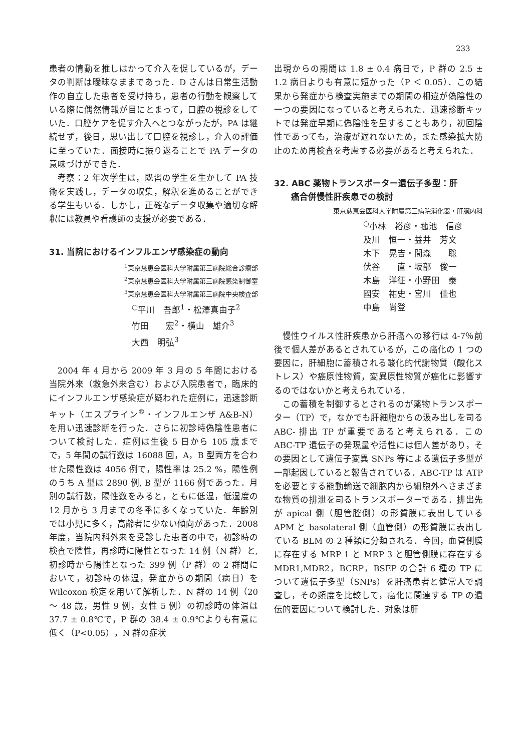233
患者の情動を推しはかって介入を促しているが，データの判断は曖昧なままであった．D さんは日常生活動作の自立した患者を受け持ち，患者の行動を観察している際に偶然情報が目にとまって，口腔の視診をしていた．口腔ケアを促す介入へとつながったが，PA は継続せず，後日，思い出して口腔を視診し，介入の評価に至っていた．面接時に振り返ることで PA データの意味づけができた．
考察：2 年次学生は，既習の学生を生かして PA 技術を実践し，データの収集，解釈を進めることができる学生もいる．しかし，正確なデータ収集や適切な解釈には教員や看護師の支援が必要である．
31. 当院におけるインフルエンザ感染症の動向
<sup>1</sup> 東京慈恵会医科大学附属第三病院総合診療部
<sup>2</sup> 東京慈恵会医科大学附属第三病院感染制御室
<sup>3</sup> 東京慈恵会医科大学附属第三病院中央検査部
<sup>○</sup>平川　吾郎<sup>1</sup>・松澤真由子<sup>2</sup>
竹田　　宏<sup>2</sup>・横山　雄介<sup>3</sup>
大西　明弘<sup>3</sup>
2004 年 4 月から 2009 年 3 月の 5 年間における当院外来（救急外来含む）および入院患者で，臨床的にインフルエンザ感染症が疑われた症例に，迅速診断キット（エスプライン<sup>®</sup>・インフルエンザ A&B-N）を用い迅速診断を行った．さらに初診時偽陰性患者について検討した．症例は生後 5 日から 105 歳までで，5 年間の試行数は 16088 回，A，B 型両方を合わせた陽性数は 4056 例で，陽性率は 25.2 %，陽性例のうち A 型は 2890 例, B 型が 1166 例であった．月別の試行数，陽性数をみると，ともに低温，低湿度の 12 月から 3 月までの冬季に多くなっていた．年齢別では小児に多く，高齢者に少ない傾向があった．2008 年度，当院内科外来を受診した患者の中で，初診時の検査で陰性，再診時に陽性となった 14 例（N 群）と, 初診時から陽性となった 399 例（P 群）の 2 群間において，初診時の体温，発症からの期間（病日）を Wilcoxon 検定を用いて解析した．N 群の 14 例（20 〜 48 歳，男性 9 例，女性 5 例）の初診時の体温は 37.7 ± 0.8℃で，P 群の 38.4 ± 0.9℃よりも有意に低く（P<0.05），N 群の症状
出現からの期間は 1.8 ± 0.4 病日で，P 群の 2.5 ± 1.2 病日よりも有意に短かった（P ＜ 0.05）．この結果から発症から検査実施までの期間の相違が偽陰性の一つの要因になっていると考えられた．迅速診断キットでは発症早期に偽陰性を呈することもあり，初回陰性であっても，治療が遅れないため，また感染拡大防止のため再検査を考慮する必要があると考えられた．
32. ABC 薬物トランスポーター遺伝子多型：肝
　　癌合併慢性肝疾患での検討
東京慈恵会医科大学附属第三病院消化器・肝臓内科
<sup>○</sup>小林　裕彦・菰池　信彦
及川　恒一・益井　芳文
木下　晃吉・間森　　聡
伏谷　　直・坂部　俊一
木島　洋征・小野田　泰
國安　祐史・宮川　佳也
中島　尚登
慢性ウイルス性肝疾患から肝癌への移行は 4-7％前後で個人差があるとされているが，この癌化の 1 つの要因に，肝細胞に蓄積される酸化的代謝物質（酸化ストレス）や癌原性物質，変異原性物質が癌化に影響するのではないかと考えられている．
この蓄積を制御するとされるのが薬物トランスポーター（TP）で，なかでも肝細胞からの汲み出しを司る ABC- 排出 TP が重要であると考えられる．この ABC-TP 遺伝子の発現量や活性には個人差があり，その要因として遺伝子変異 SNPs 等による遺伝子多型が一部起因していると報告されている．ABC-TP は ATP を必要とする能動輸送で細胞内から細胞外へさまざまな物質の排泄を司るトランスポーターである．排出先が apical 側（胆管腔側）の形質膜に表出している APM と basolateral 側（血管側）の形質膜に表出している BLM の 2 種類に分類される．今回，血管側膜に存在する MRP 1 と MRP 3 と胆管側膜に存在する MDR1,MDR2，BCRP，BSEP の合計 6 種の TP について遺伝子多型（SNPs）を肝癌患者と健常人で調査し，その頻度を比較して，癌化に関連する TP の遺伝的要因について検討した．対象は肝